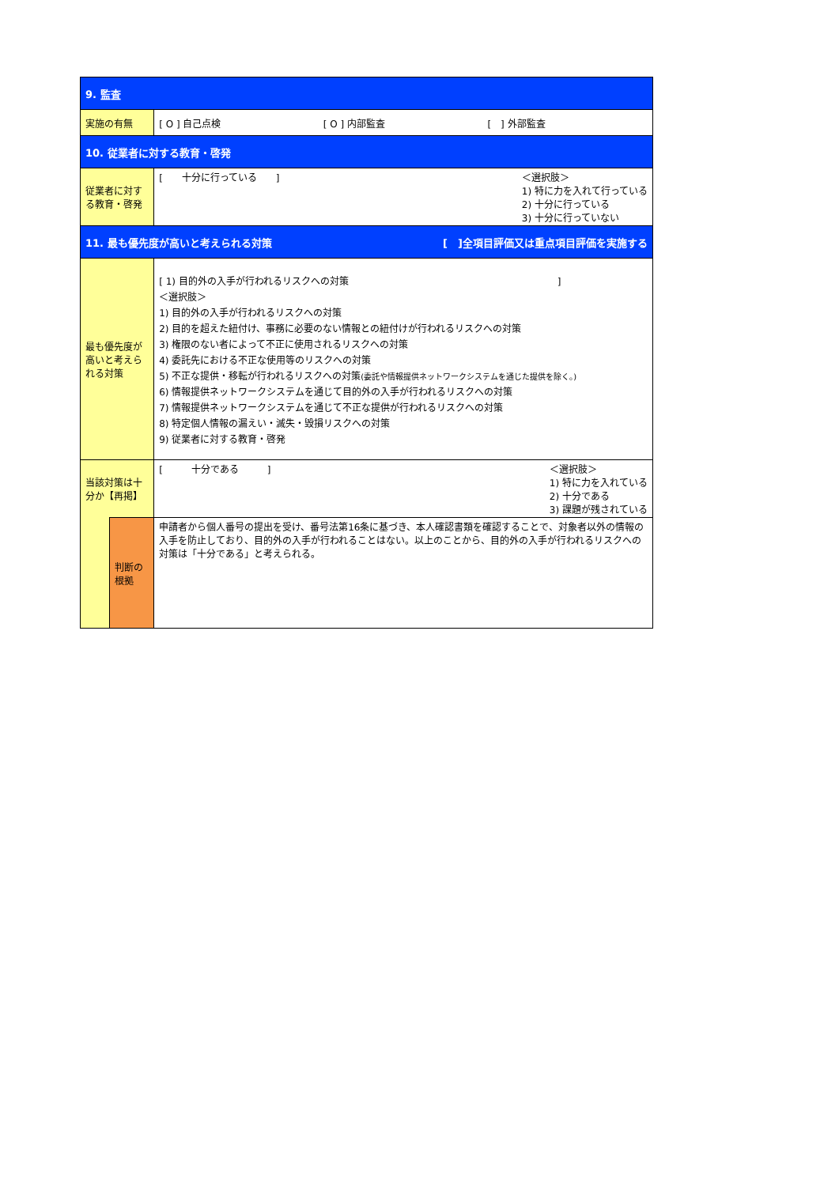| 9. 監査 | | |
| 実施の有無 | | [ O ] 自己点検 [ O ] 内部監査 [ ] 外部監査 |
| 10. 従業者に対する教育・啓発 | | |
| 従業者に対する教育・啓発 | | [ 十分に行っている ] ＜選択肢＞ 1) 特に力を入れて行っている 2) 十分に行っている 3) 十分に行っていない |
| 11. 最も優先度が高いと考えられる対策 [ ]全項目評価又は重点項目評価を実施する | | |
| 最も優先度が高いと考えられる対策 | | [ 1) 目的外の入手が行われるリスクへの対策 ] ＜選択肢＞ 1) 目的外の入手が行われるリスクへの対策 2) 目的を超えた紐付け、事務に必要のない情報との紐付けが行われるリスクへの対策 3) 権限のない者によって不正に使用されるリスクへの対策 4) 委託先における不正な使用等のリスクへの対策 5) 不正な提供・移転が行われるリスクへの対策 (委託や情報提供ネットワークシステムを通じた提供を除く。) 6) 情報提供ネットワークシステムを通じて目的外の入手が行われるリスクへの対策 7) 情報提供ネットワークシステムを通じて不正な提供が行われるリスクへの対策 8) 特定個人情報の漏えい・滅失・毀損リスクへの対策 9) 従業者に対する教育・啓発 |
| 当該対策は十分か【再掲】 | | [ 十分である ] ＜選択肢＞ 1) 特に力を入れている 2) 十分である 3) 課題が残されている |
| | 判断の根拠 | 申請者から個人番号の提出を受け、番号法第16条に基づき、本人確認書類を確認することで、対象者以外の情報の入手を防止しており、目的外の入手が行われることはない。以上のことから、目的外の入手が行われるリスクへの対策は「十分である」と考えられる。 |